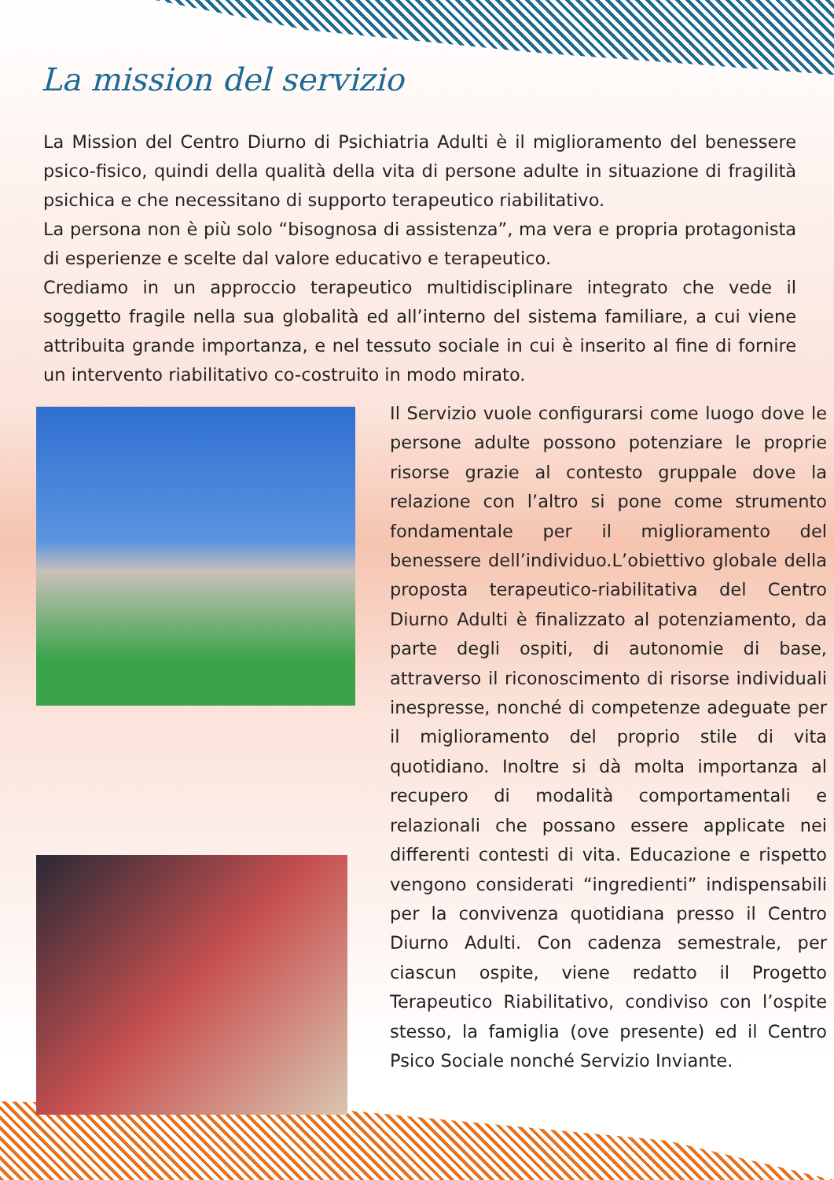La mission del servizio
La Mission del Centro Diurno di Psichiatria Adulti è il miglioramento del benessere psico-fisico, quindi della qualità della vita di persone adulte in situazione di fragilità psichica e che necessitano di supporto terapeutico riabilitativo.
La persona non è più solo “bisognosa di assistenza”, ma vera e propria protagonista di esperienze e scelte dal valore educativo e terapeutico.
Crediamo in un approccio terapeutico multidisciplinare integrato che vede il soggetto fragile nella sua globalità ed all’interno del sistema familiare, a cui viene attribuita grande importanza, e nel tessuto sociale in cui è inserito al fine di fornire un intervento riabilitativo co-costruito in modo mirato.
Il Servizio vuole configurarsi come luogo dove le persone adulte possono potenziare le proprie risorse grazie al contesto gruppale dove la relazione con l’altro si pone come strumento fondamentale per il miglioramento del benessere dell’individuo.L’obiettivo globale della proposta terapeutico-riabilitativa del Centro Diurno Adulti è finalizzato al potenziamento, da parte degli ospiti, di autonomie di base, attraverso il riconoscimento di risorse individuali inespresse, nonché di competenze adeguate per il miglioramento del proprio stile di vita quotidiano. Inoltre si dà molta importanza al recupero di modalità comportamentali e relazionali che possano essere applicate nei differenti contesti di vita. Educazione e rispetto vengono considerati “ingredienti” indispensabili per la convivenza quotidiana presso il Centro Diurno Adulti. Con cadenza semestrale, per ciascun ospite, viene redatto il Progetto Terapeutico Riabilitativo, condiviso con l’ospite stesso, la famiglia (ove presente) ed il Centro Psico Sociale nonché Servizio Inviante.